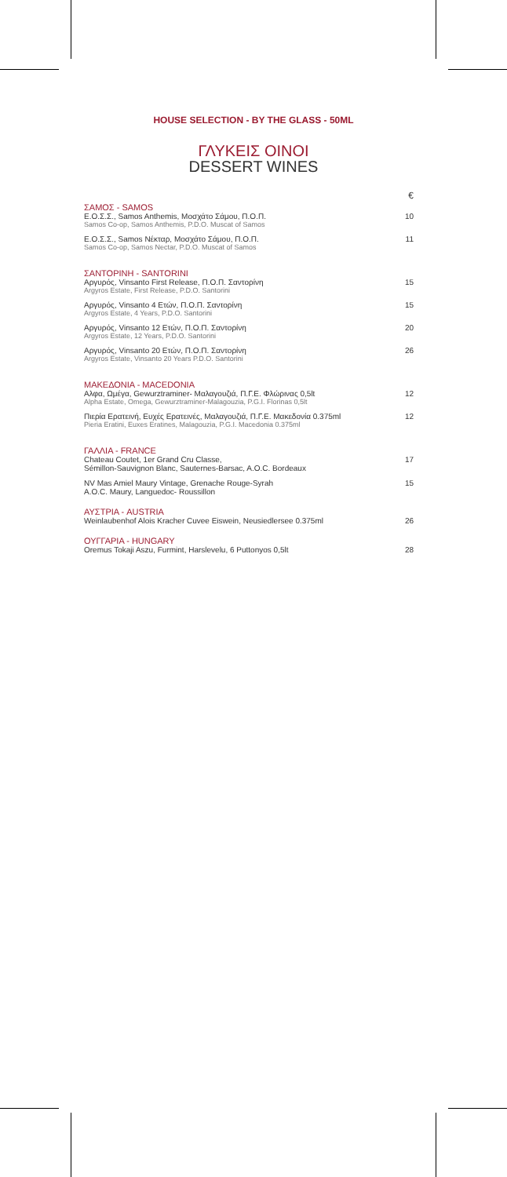HOUSE SELECTION - BY THE GLASS - 50ML
ΓΛΥΚΕΙΣ ΟΙΝΟΙ
DESSERT WINES
| | € |
| ΣΑΜΟΣ - SAMOS | |
| Ε.Ο.Σ.Σ., Samos Anthemis, Μοσχάτο Σάμου, Π.Ο.Π. | 10 |
| Samos Co-op, Samos Anthemis, P.D.O. Muscat of Samos | |
| Ε.Ο.Σ.Σ., Samos Νέκταρ, Μοσχάτο Σάμου, Π.Ο.Π. | 11 |
| Samos Co-op, Samos Nectar, P.D.O. Muscat of Samos | |
| ΣΑΝΤΟΡΙΝΗ - SANTORINI | |
| Αργυρός, Vinsanto First Release, Π.Ο.Π. Σαντορίνη | 15 |
| Argyros Estate, First Release, P.D.O. Santorini | |
| Αργυρός, Vinsanto 4 Ετών, Π.Ο.Π. Σαντορίνη | 15 |
| Argyros Estate, 4 Years, P.D.O. Santorini | |
| Αργυρός, Vinsanto 12 Ετών, Π.Ο.Π. Σαντορίνη | 20 |
| Argyros Estate, 12 Years, P.D.O. Santorini | |
| Αργυρός, Vinsanto 20 Ετών, Π.Ο.Π. Σαντορίνη | 26 |
| Argyros Estate, Vinsanto 20 Years P.D.O. Santorini | |
| ΜΑΚΕΔΟΝΙΑ - MACEDONIA | |
| Αλφα, Ωμέγα, Gewurztraminer- Μαλαγουζιά, Π.Γ.Ε. Φλώρινας 0,5lt | 12 |
| Alpha Estate, Omega, Gewurztraminer-Malagouzia, P.G.I. Florinas 0,5lt | |
| Πιερία Ερατεινή, Ευχές Ερατεινές, Μαλαγουζιά, Π.Γ.Ε. Μακεδονία 0.375ml | 12 |
| Pieria Eratini, Euxes Eratines, Malagouzia, P.G.I. Macedonia 0.375ml | |
| ΓΑΛΛΙΑ - FRANCE | |
| Chateau Coutet, 1er Grand Cru Classe, | 17 |
| Sémillon-Sauvignon Blanc, Sauternes-Barsac, A.O.C. Bordeaux | |
| NV Mas Amiel Maury Vintage, Grenache Rouge-Syrah | 15 |
| A.O.C. Maury, Languedoc- Roussillon | |
| ΑΥΣΤΡΙΑ - AUSTRIA | |
| Weinlaubenhof Alois Kracher Cuvee Eiswein, Neusiedlersee 0.375ml | 26 |
| ΟΥΓΓΑΡΙΑ - HUNGARY | |
| Oremus Tokaji Aszu, Furmint, Harslevelu, 6 Puttonyos 0,5lt | 28 |